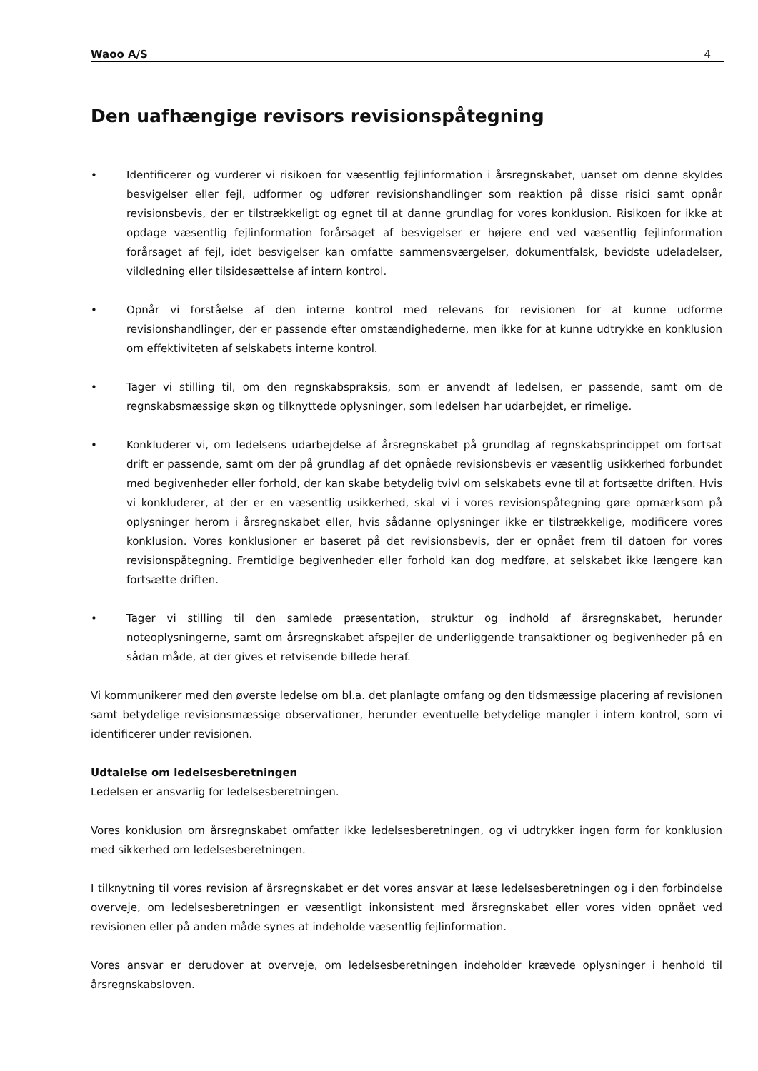Waoo A/S 4
Den uafhængige revisors revisionspåtegning
• Identificerer og vurderer vi risikoen for væsentlig fejlinformation i årsregnskabet, uanset om denne skyldes besvigelser eller fejl, udformer og udfører revisionshandlinger som reaktion på disse risici samt opnår revisionsbevis, der er tilstrækkeligt og egnet til at danne grundlag for vores konklusion. Risikoen for ikke at opdage væsentlig fejlinformation forårsaget af besvigelser er højere end ved væsentlig fejlinformation forårsaget af fejl, idet besvigelser kan omfatte sammensværgelser, dokumentfalsk, bevidste udeladelser, vildledning eller tilsidesættelse af intern kontrol.
• Opnår vi forståelse af den interne kontrol med relevans for revisionen for at kunne udforme revisionshandlinger, der er passende efter omstændighederne, men ikke for at kunne udtrykke en konklusion om effektiviteten af selskabets interne kontrol.
• Tager vi stilling til, om den regnskabspraksis, som er anvendt af ledelsen, er passende, samt om de regnskabsmæssige skøn og tilknyttede oplysninger, som ledelsen har udarbejdet, er rimelige.
• Konkluderer vi, om ledelsens udarbejdelse af årsregnskabet på grundlag af regnskabsprincippet om fortsat drift er passende, samt om der på grundlag af det opnåede revisionsbevis er væsentlig usikkerhed forbundet med begivenheder eller forhold, der kan skabe betydelig tvivl om selskabets evne til at fortsætte driften. Hvis vi konkluderer, at der er en væsentlig usikkerhed, skal vi i vores revisionspåtegning gøre opmærksom på oplysninger herom i årsregnskabet eller, hvis sådanne oplysninger ikke er tilstrækkelige, modificere vores konklusion. Vores konklusioner er baseret på det revisionsbevis, der er opnået frem til datoen for vores revisionspåtegning. Fremtidige begivenheder eller forhold kan dog medføre, at selskabet ikke længere kan fortsætte driften.
• Tager vi stilling til den samlede præsentation, struktur og indhold af årsregnskabet, herunder noteoplysningerne, samt om årsregnskabet afspejler de underliggende transaktioner og begivenheder på en sådan måde, at der gives et retvisende billede heraf.
Vi kommunikerer med den øverste ledelse om bl.a. det planlagte omfang og den tidsmæssige placering af revisionen samt betydelige revisionsmæssige observationer, herunder eventuelle betydelige mangler i intern kontrol, som vi identificerer under revisionen.
Udtalelse om ledelsesberetningen
Ledelsen er ansvarlig for ledelsesberetningen.
Vores konklusion om årsregnskabet omfatter ikke ledelsesberetningen, og vi udtrykker ingen form for konklusion med sikkerhed om ledelsesberetningen.
I tilknytning til vores revision af årsregnskabet er det vores ansvar at læse ledelsesberetningen og i den forbindelse overveje, om ledelsesberetningen er væsentligt inkonsistent med årsregnskabet eller vores viden opnået ved revisionen eller på anden måde synes at indeholde væsentlig fejlinformation.
Vores ansvar er derudover at overveje, om ledelsesberetningen indeholder krævede oplysninger i henhold til årsregnskabsloven.